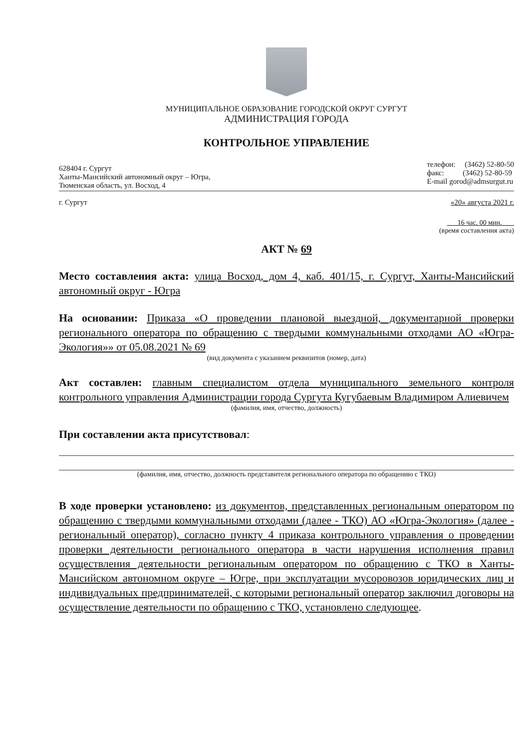МУНИЦИПАЛЬНОЕ ОБРАЗОВАНИЕ ГОРОДСКОЙ ОКРУГ СУРГУТ
АДМИНИСТРАЦИЯ ГОРОДА
КОНТРОЛЬНОЕ УПРАВЛЕНИЕ
628404 г. Сургут
Ханты-Мансийский автономный округ – Югра,
Тюменская область, ул. Восход, 4
телефон: (3462) 52-80-50
факс: (3462) 52-80-59
E-mail gorod@admsurgut.ru
г. Сургут «20» августа 2021 г.
16 час. 00 мин.
(время составления акта)
АКТ № 69
Место составления акта: улица Восход, дом 4, каб. 401/15, г. Сургут, Ханты-Мансийский автономный округ - Югра
На основании: Приказа «О проведении плановой выездной, документарной проверки регионального оператора по обращению с твердыми коммунальными отходами АО «Югра-Экология»» от 05.08.2021 № 69
(вид документа с указанием реквизитов (номер, дата)
Акт составлен: главным специалистом отдела муниципального земельного контроля контрольного управления Администрации города Сургута Кугубаевым Владимиром Алиевичем
(фамилия, имя, отчество, должность)
При составлении акта присутствовал:
(фамилия, имя, отчество, должность представителя регионального оператора по обращению с ТКО)
В ходе проверки установлено: из документов, представленных региональным оператором по обращению с твердыми коммунальными отходами (далее - ТКО) АО «Югра-Экология» (далее - региональный оператор), согласно пункту 4 приказа контрольного управления о проведении проверки деятельности регионального оператора в части нарушения исполнения правил осуществления деятельности региональным оператором по обращению с ТКО в Ханты-Мансийском автономном округе – Югре, при эксплуатации мусоровозов юридических лиц и индивидуальных предпринимателей, с которыми региональный оператор заключил договоры на осуществление деятельности по обращению с ТКО, установлено следующее.